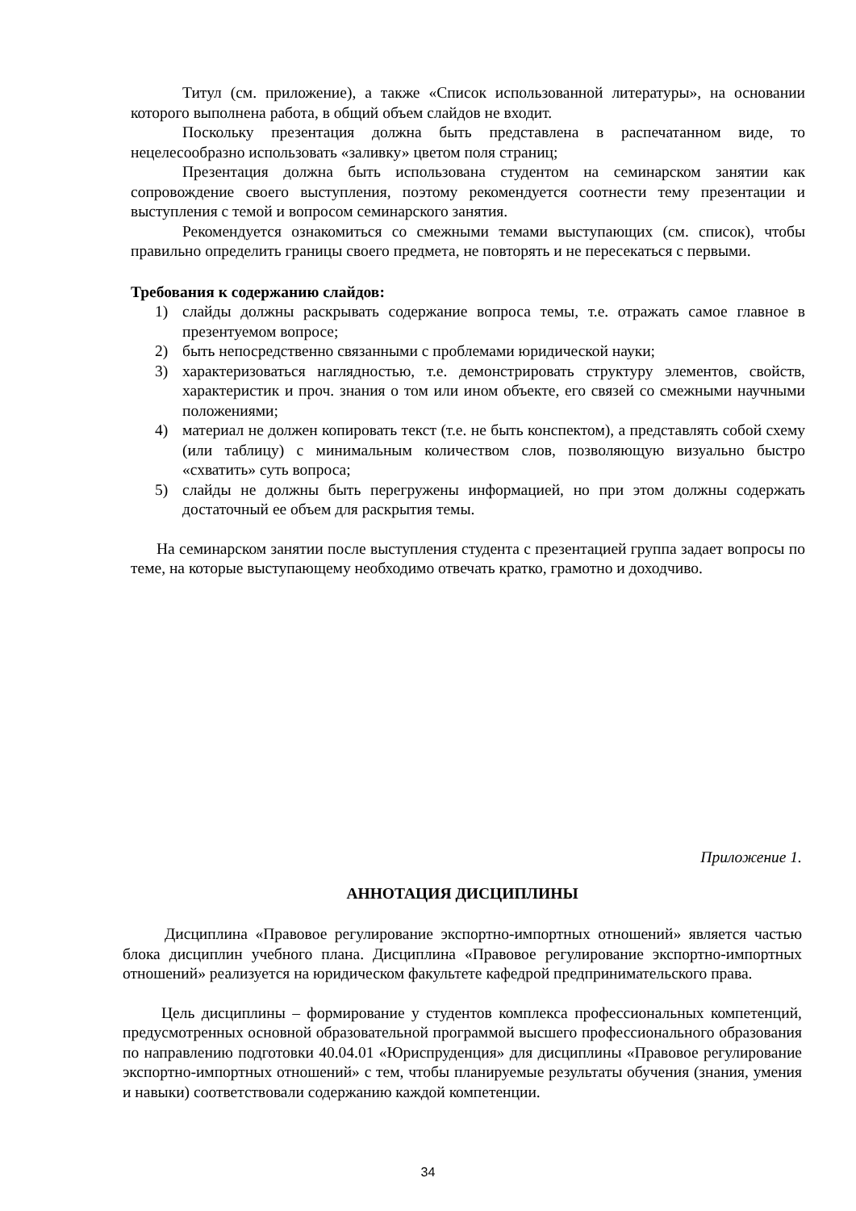Титул (см. приложение), а также «Список использованной литературы», на основании которого выполнена работа, в общий объем слайдов не входит.
Поскольку презентация должна быть представлена в распечатанном виде, то нецелесообразно использовать «заливку» цветом поля страниц;
Презентация должна быть использована студентом на семинарском занятии как сопровождение своего выступления, поэтому рекомендуется соотнести тему презентации и выступления с темой и вопросом семинарского занятия.
Рекомендуется ознакомиться со смежными темами выступающих (см. список), чтобы правильно определить границы своего предмета, не повторять и не пересекаться с первыми.
Требования к содержанию слайдов:
1) слайды должны раскрывать содержание вопроса темы, т.е. отражать самое главное в презентуемом вопросе;
2) быть непосредственно связанными с проблемами юридической науки;
3) характеризоваться наглядностью, т.е. демонстрировать структуру элементов, свойств, характеристик и проч. знания о том или ином объекте, его связей со смежными научными положениями;
4) материал не должен копировать текст (т.е. не быть конспектом), а представлять собой схему (или таблицу) с минимальным количеством слов, позволяющую визуально быстро «схватить» суть вопроса;
5) слайды не должны быть перегружены информацией, но при этом должны содержать достаточный ее объем для раскрытия темы.
На семинарском занятии после выступления студента с презентацией группа задает вопросы по теме, на которые выступающему необходимо отвечать кратко, грамотно и доходчиво.
Приложение 1.
АННОТАЦИЯ ДИСЦИПЛИНЫ
Дисциплина «Правовое регулирование экспортно-импортных отношений» является частью блока дисциплин учебного плана. Дисциплина «Правовое регулирование экспортно-импортных отношений» реализуется на юридическом факультете кафедрой предпринимательского права.
Цель дисциплины – формирование у студентов комплекса профессиональных компетенций, предусмотренных основной образовательной программой высшего профессионального образования по направлению подготовки 40.04.01 «Юриспруденция» для дисциплины «Правовое регулирование экспортно-импортных отношений» с тем, чтобы планируемые результаты обучения (знания, умения и навыки) соответствовали содержанию каждой компетенции.
34